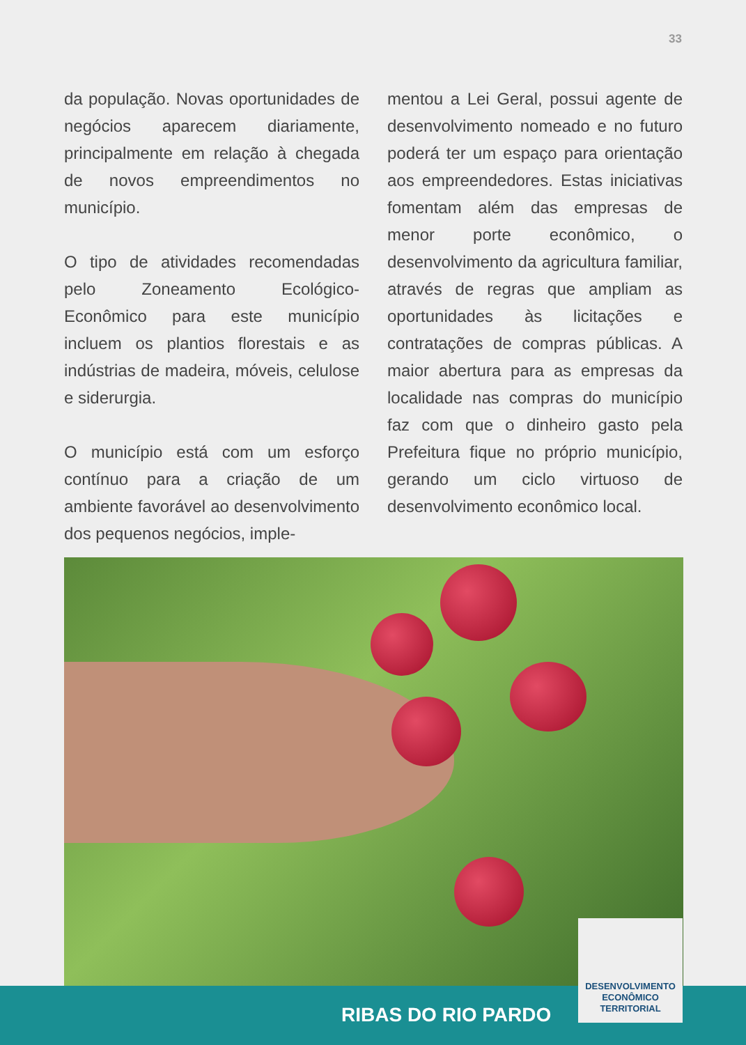33
da população. Novas oportunidades de negócios aparecem diariamente, principalmente em relação à chegada de novos empreendimentos no município.
O tipo de atividades recomendadas pelo Zoneamento Ecológico-Econômico para este município incluem os plantios florestais e as indústrias de madeira, móveis, celulose e siderurgia.
O município está com um esforço contínuo para a criação de um ambiente favorável ao desenvolvimento dos pequenos negócios, imple-
mentou a Lei Geral, possui agente de desenvolvimento nomeado e no futuro poderá ter um espaço para orientação aos empreendedores. Estas iniciativas fomentam além das empresas de menor porte econômico, o desenvolvimento da agricultura familiar, através de regras que ampliam as oportunidades às licitações e contratações de compras públicas. A maior abertura para as empresas da localidade nas compras do município faz com que o dinheiro gasto pela Prefeitura fique no próprio município, gerando um ciclo virtuoso de desenvolvimento econômico local.
RIBAS DO RIO PARDO
DESENVOLVIMENTO
ECONÔMICO
TERRITORIAL